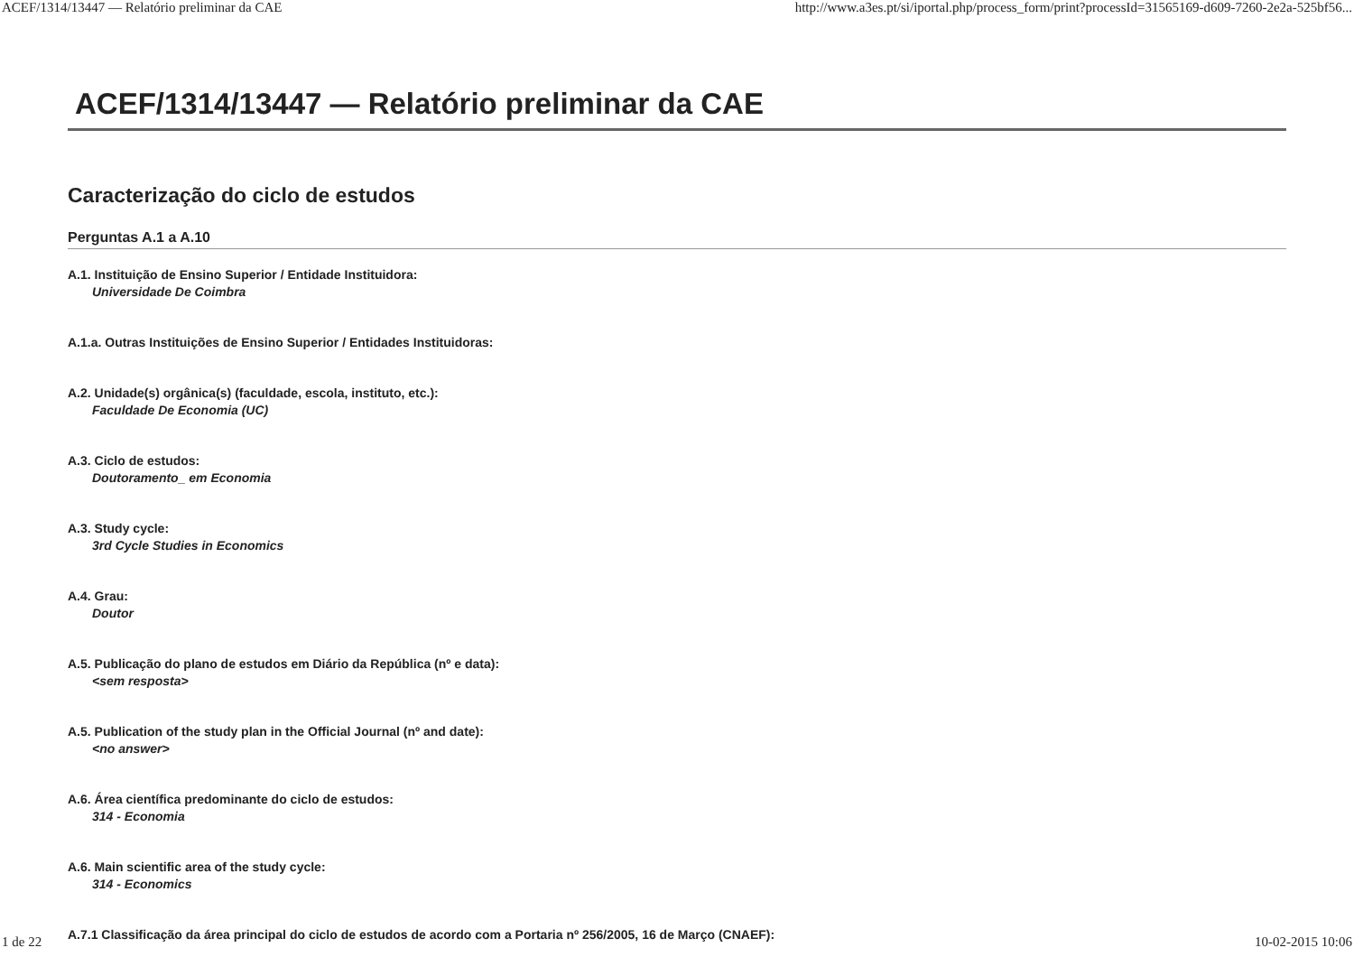ACEF/1314/13447 — Relatório preliminar da CAE http://www.a3es.pt/si/iportal.php/process_form/print?processId=31565169-d609-7260-2e2a-525bf56...
ACEF/1314/13447 — Relatório preliminar da CAE
Caracterização do ciclo de estudos
Perguntas A.1 a A.10
A.1. Instituição de Ensino Superior / Entidade Instituidora:
Universidade De Coimbra
A.1.a. Outras Instituições de Ensino Superior / Entidades Instituidoras:
A.2. Unidade(s) orgânica(s) (faculdade, escola, instituto, etc.):
Faculdade De Economia (UC)
A.3. Ciclo de estudos:
Doutoramento_ em Economia
A.3. Study cycle:
3rd Cycle Studies in Economics
A.4. Grau:
Doutor
A.5. Publicação do plano de estudos em Diário da República (nº e data):
<sem resposta>
A.5. Publication of the study plan in the Official Journal (nº and date):
<no answer>
A.6. Área científica predominante do ciclo de estudos:
314 - Economia
A.6. Main scientific area of the study cycle:
314 - Economics
A.7.1 Classificação da área principal do ciclo de estudos de acordo com a Portaria nº 256/2005, 16 de Março (CNAEF):
1 de 22 10-02-2015 10:06